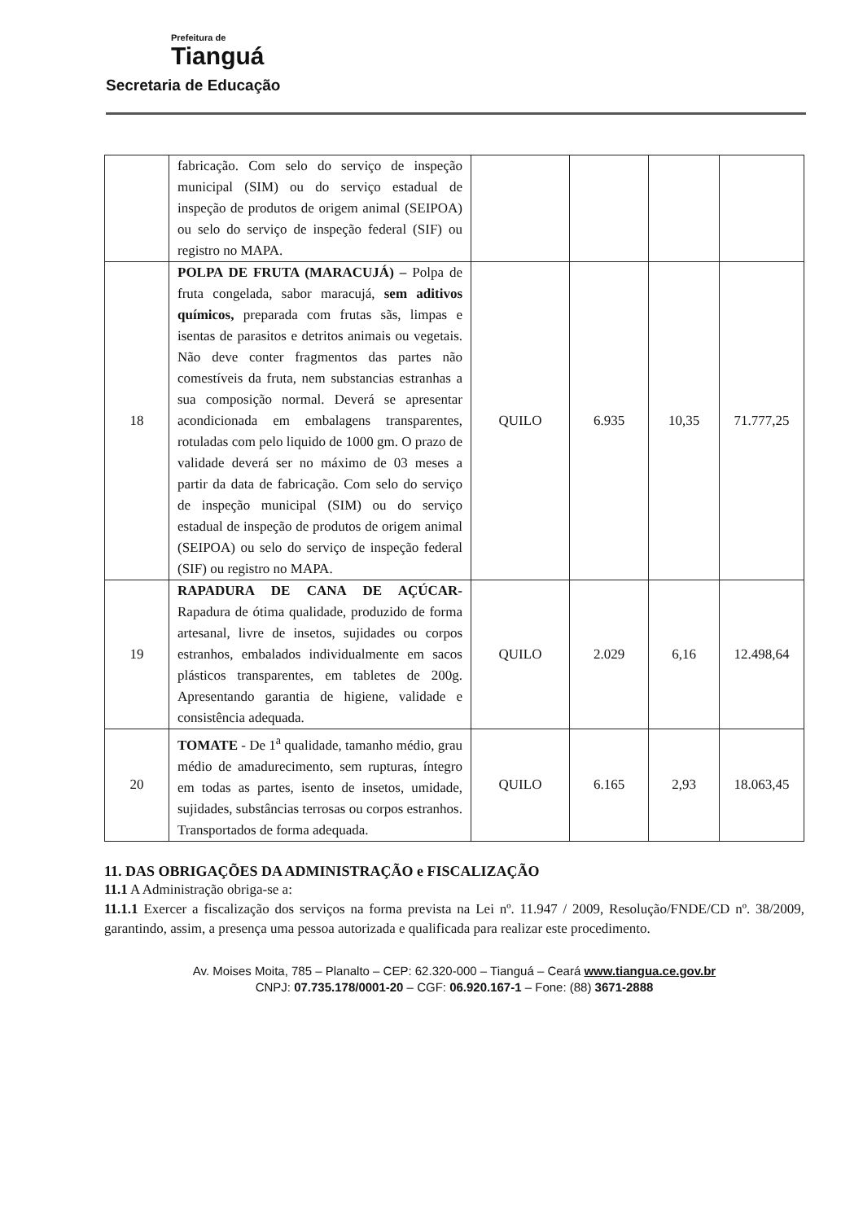Prefeitura de
Tianguá
Secretaria de Educação
| | fabricação. Com selo do serviço de inspeção municipal (SIM) ou do serviço estadual de inspeção de produtos de origem animal (SEIPOA) ou selo do serviço de inspeção federal (SIF) ou registro no MAPA. | | | | |
| 18 | POLPA DE FRUTA (MARACUJÁ) – Polpa de fruta congelada, sabor maracujá, sem aditivos químicos, preparada com frutas sãs, limpas e isentas de parasitos e detritos animais ou vegetais. Não deve conter fragmentos das partes não comestíveis da fruta, nem substancias estranhas a sua composição normal. Deverá se apresentar acondicionada em embalagens transparentes, rotuladas com pelo liquido de 1000 gm. O prazo de validade deverá ser no máximo de 03 meses a partir da data de fabricação. Com selo do serviço de inspeção municipal (SIM) ou do serviço estadual de inspeção de produtos de origem animal (SEIPOA) ou selo do serviço de inspeção federal (SIF) ou registro no MAPA. | QUILO | 6.935 | 10,35 | 71.777,25 |
| 19 | RAPADURA DE CANA DE AÇÚCAR- Rapadura de ótima qualidade, produzido de forma artesanal, livre de insetos, sujidades ou corpos estranhos, embalados individualmente em sacos plásticos transparentes, em tabletes de 200g. Apresentando garantia de higiene, validade e consistência adequada. | QUILO | 2.029 | 6,16 | 12.498,64 |
| 20 | TOMATE - De 1<sup>a</sup> qualidade, tamanho médio, grau médio de amadurecimento, sem rupturas, íntegro em todas as partes, isento de insetos, umidade, sujidades, substâncias terrosas ou corpos estranhos. Transportados de forma adequada. | QUILO | 6.165 | 2,93 | 18.063,45 |
11. DAS OBRIGAÇÕES DA ADMINISTRAÇÃO e FISCALIZAÇÃO
11.1 A Administração obriga-se a:
11.1.1 Exercer a fiscalização dos serviços na forma prevista na Lei nº. 11.947 / 2009, Resolução/FNDE/CD nº. 38/2009, garantindo, assim, a presença uma pessoa autorizada e qualificada para realizar este procedimento.
Av. Moises Moita, 785 – Planalto – CEP: 62.320-000 – Tianguá – Ceará www.tiangua.ce.gov.br
CNPJ: 07.735.178/0001-20 – CGF: 06.920.167-1 – Fone: (88) 3671-2888